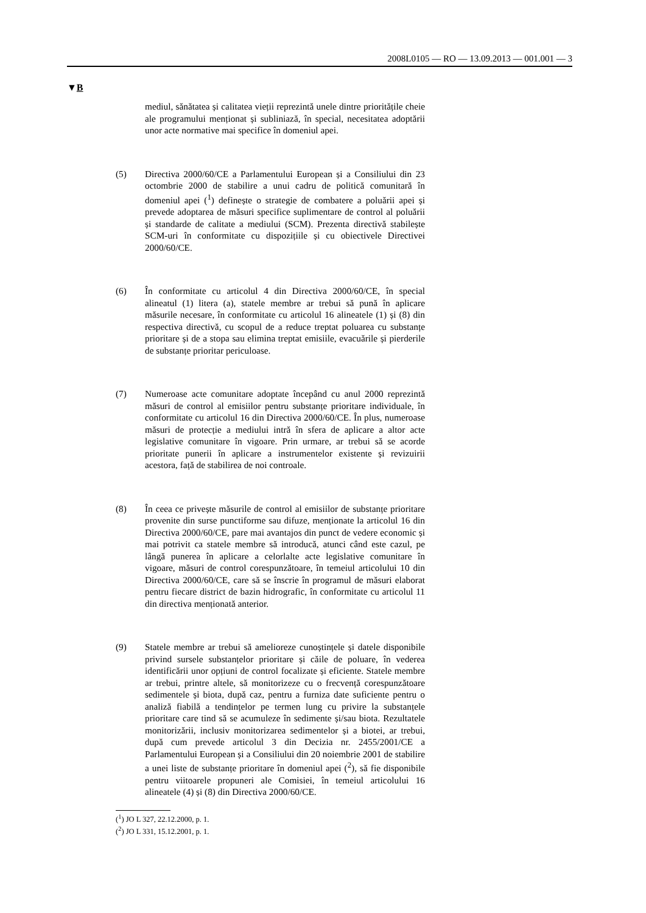2008L0105 — RO — 13.09.2013 — 001.001 — 3
▼B
mediul, sănătatea și calitatea vieții reprezintă unele dintre priori­tățile cheie ale programului menționat și subliniază, în special, necesitatea adoptării unor acte normative mai specifice în domeniul apei.
(5) Directiva 2000/60/CE a Parlamentului European și a Consiliului din 23 octombrie 2000 de stabilire a unui cadru de politică comunitară în domeniul apei (<sup>1</sup>) definește o strategie de combatere a poluării apei și prevede adoptarea de măsuri specifice suplimentare de control al poluării și standarde de calitate a mediului (SCM). Prezenta directivă stabilește SCM-uri în conformitate cu dispozițiile și cu obiectivele Directivei 2000/60/CE.
(6) În conformitate cu articolul 4 din Directiva 2000/60/CE, în special alineatul (1) litera (a), statele membre ar trebui să pună în aplicare măsurile necesare, în conformitate cu articolul 16 alineatele (1) și (8) din respectiva directivă, cu scopul de a reduce treptat poluarea cu substanțe prioritare și de a stopa sau elimina treptat emisiile, evacuările și pierderile de substanțe prioritar periculoase.
(7) Numeroase acte comunitare adoptate începând cu anul 2000 reprezintă măsuri de control al emisiilor pentru substanțe prio­ritare individuale, în conformitate cu articolul 16 din Directiva 2000/60/CE. În plus, numeroase măsuri de protecție a mediului intră în sfera de aplicare a altor acte legislative comunitare în vigoare. Prin urmare, ar trebui să se acorde prioritate punerii în aplicare a instrumentelor existente și revizuirii acestora, față de stabilirea de noi controale.
(8) În ceea ce privește măsurile de control al emisiilor de substanțe prioritare provenite din surse punctiforme sau difuze, menționate la articolul 16 din Directiva 2000/60/CE, pare mai avantajos din punct de vedere economic și mai potrivit ca statele membre să introducă, atunci când este cazul, pe lângă punerea în aplicare a celorlalte acte legislative comunitare în vigoare, măsuri de control corespunzătoare, în temeiul articolului 10 din Directiva 2000/60/CE, care să se înscrie în programul de măsuri elaborat pentru fiecare district de bazin hidrografic, în conformitate cu articolul 11 din directiva menționată anterior.
(9) Statele membre ar trebui să amelioreze cunoștințele și datele disponibile privind sursele substanțelor prioritare și căile de poluare, în vederea identificării unor opțiuni de control focalizate și eficiente. Statele membre ar trebui, printre altele, să monito­rizeze cu o frecvență corespunzătoare sedimentele și biota, după caz, pentru a furniza date suficiente pentru o analiză fiabilă a tendințelor pe termen lung cu privire la substanțele prioritare care tind să se acumuleze în sedimente și/sau biota. Rezultatele monitorizării, inclusiv monitorizarea sedimentelor și a biotei, ar trebui, după cum prevede articolul 3 din Decizia nr. 2455/2001/CE a Parlamentului European și a Consiliului din 20 noiembrie 2001 de stabilire a unei liste de substanțe prioritare în domeniul apei (<sup>2</sup>), să fie disponibile pentru viitoarele propuneri ale Comisiei, în temeiul articolului 16 alineatele (4) și (8) din Directiva 2000/60/CE.
(<sup>1</sup>) JO L 327, 22.12.2000, p. 1.
(<sup>2</sup>) JO L 331, 15.12.2001, p. 1.